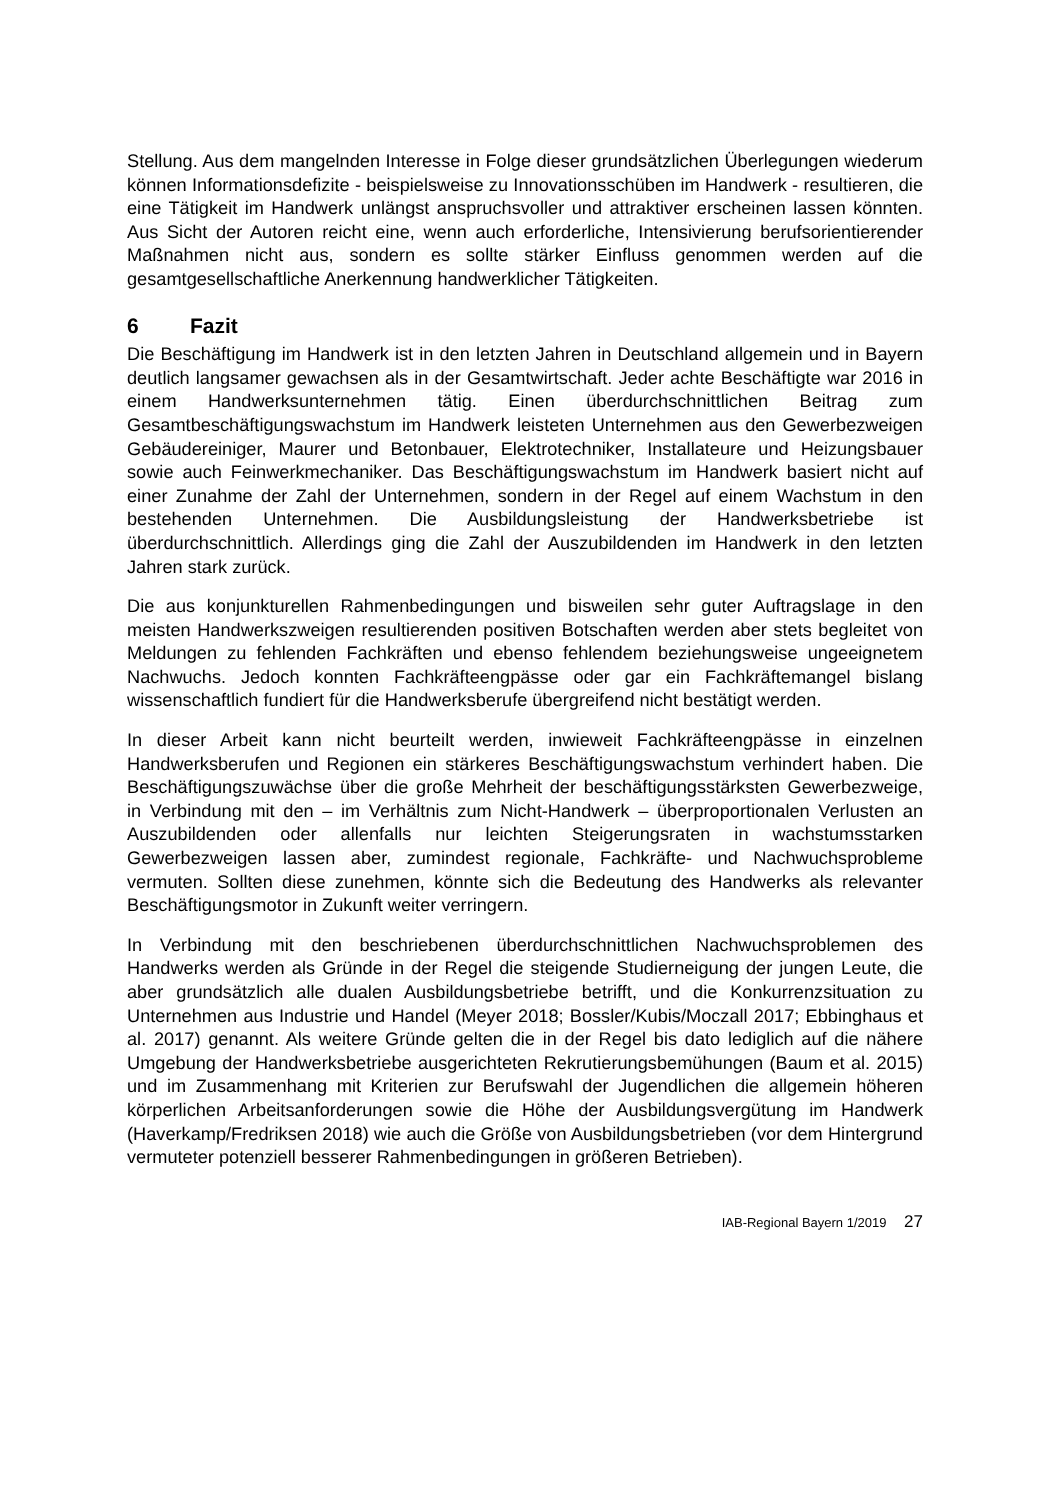Stellung. Aus dem mangelnden Interesse in Folge dieser grundsätzlichen Überlegungen wiederum können Informationsdefizite - beispielsweise zu Innovationsschüben im Handwerk - resultieren, die eine Tätigkeit im Handwerk unlängst anspruchsvoller und attraktiver erscheinen lassen könnten. Aus Sicht der Autoren reicht eine, wenn auch erforderliche, Intensivierung berufsorientierender Maßnahmen nicht aus, sondern es sollte stärker Einfluss genommen werden auf die gesamtgesellschaftliche Anerkennung handwerklicher Tätigkeiten.
6 Fazit
Die Beschäftigung im Handwerk ist in den letzten Jahren in Deutschland allgemein und in Bayern deutlich langsamer gewachsen als in der Gesamtwirtschaft. Jeder achte Beschäftigte war 2016 in einem Handwerksunternehmen tätig. Einen überdurchschnittlichen Beitrag zum Gesamtbeschäftigungswachstum im Handwerk leisteten Unternehmen aus den Gewerbezweigen Gebäudereiniger, Maurer und Betonbauer, Elektrotechniker, Installateure und Heizungsbauer sowie auch Feinwerkmechaniker. Das Beschäftigungswachstum im Handwerk basiert nicht auf einer Zunahme der Zahl der Unternehmen, sondern in der Regel auf einem Wachstum in den bestehenden Unternehmen. Die Ausbildungsleistung der Handwerksbetriebe ist überdurchschnittlich. Allerdings ging die Zahl der Auszubildenden im Handwerk in den letzten Jahren stark zurück.
Die aus konjunkturellen Rahmenbedingungen und bisweilen sehr guter Auftragslage in den meisten Handwerkszweigen resultierenden positiven Botschaften werden aber stets begleitet von Meldungen zu fehlenden Fachkräften und ebenso fehlendem beziehungsweise ungeeignetem Nachwuchs. Jedoch konnten Fachkräfteengpässe oder gar ein Fachkräftemangel bislang wissenschaftlich fundiert für die Handwerksberufe übergreifend nicht bestätigt werden.
In dieser Arbeit kann nicht beurteilt werden, inwieweit Fachkräfteengpässe in einzelnen Handwerksberufen und Regionen ein stärkeres Beschäftigungswachstum verhindert haben. Die Beschäftigungszuwächse über die große Mehrheit der beschäftigungsstärksten Gewerbezweige, in Verbindung mit den – im Verhältnis zum Nicht-Handwerk – überproportionalen Verlusten an Auszubildenden oder allenfalls nur leichten Steigerungsraten in wachstumsstarken Gewerbezweigen lassen aber, zumindest regionale, Fachkräfte- und Nachwuchsprobleme vermuten. Sollten diese zunehmen, könnte sich die Bedeutung des Handwerks als relevanter Beschäftigungsmotor in Zukunft weiter verringern.
In Verbindung mit den beschriebenen überdurchschnittlichen Nachwuchsproblemen des Handwerks werden als Gründe in der Regel die steigende Studierneigung der jungen Leute, die aber grundsätzlich alle dualen Ausbildungsbetriebe betrifft, und die Konkurrenzsituation zu Unternehmen aus Industrie und Handel (Meyer 2018; Bossler/Kubis/Moczall 2017; Ebbinghaus et al. 2017) genannt. Als weitere Gründe gelten die in der Regel bis dato lediglich auf die nähere Umgebung der Handwerksbetriebe ausgerichteten Rekrutierungsbemühungen (Baum et al. 2015) und im Zusammenhang mit Kriterien zur Berufswahl der Jugendlichen die allgemein höheren körperlichen Arbeitsanforderungen sowie die Höhe der Ausbildungsvergütung im Handwerk (Haverkamp/Fredriksen 2018) wie auch die Größe von Ausbildungsbetrieben (vor dem Hintergrund vermuteter potenziell besserer Rahmenbedingungen in größeren Betrieben).
IAB-Regional Bayern 1/2019 27